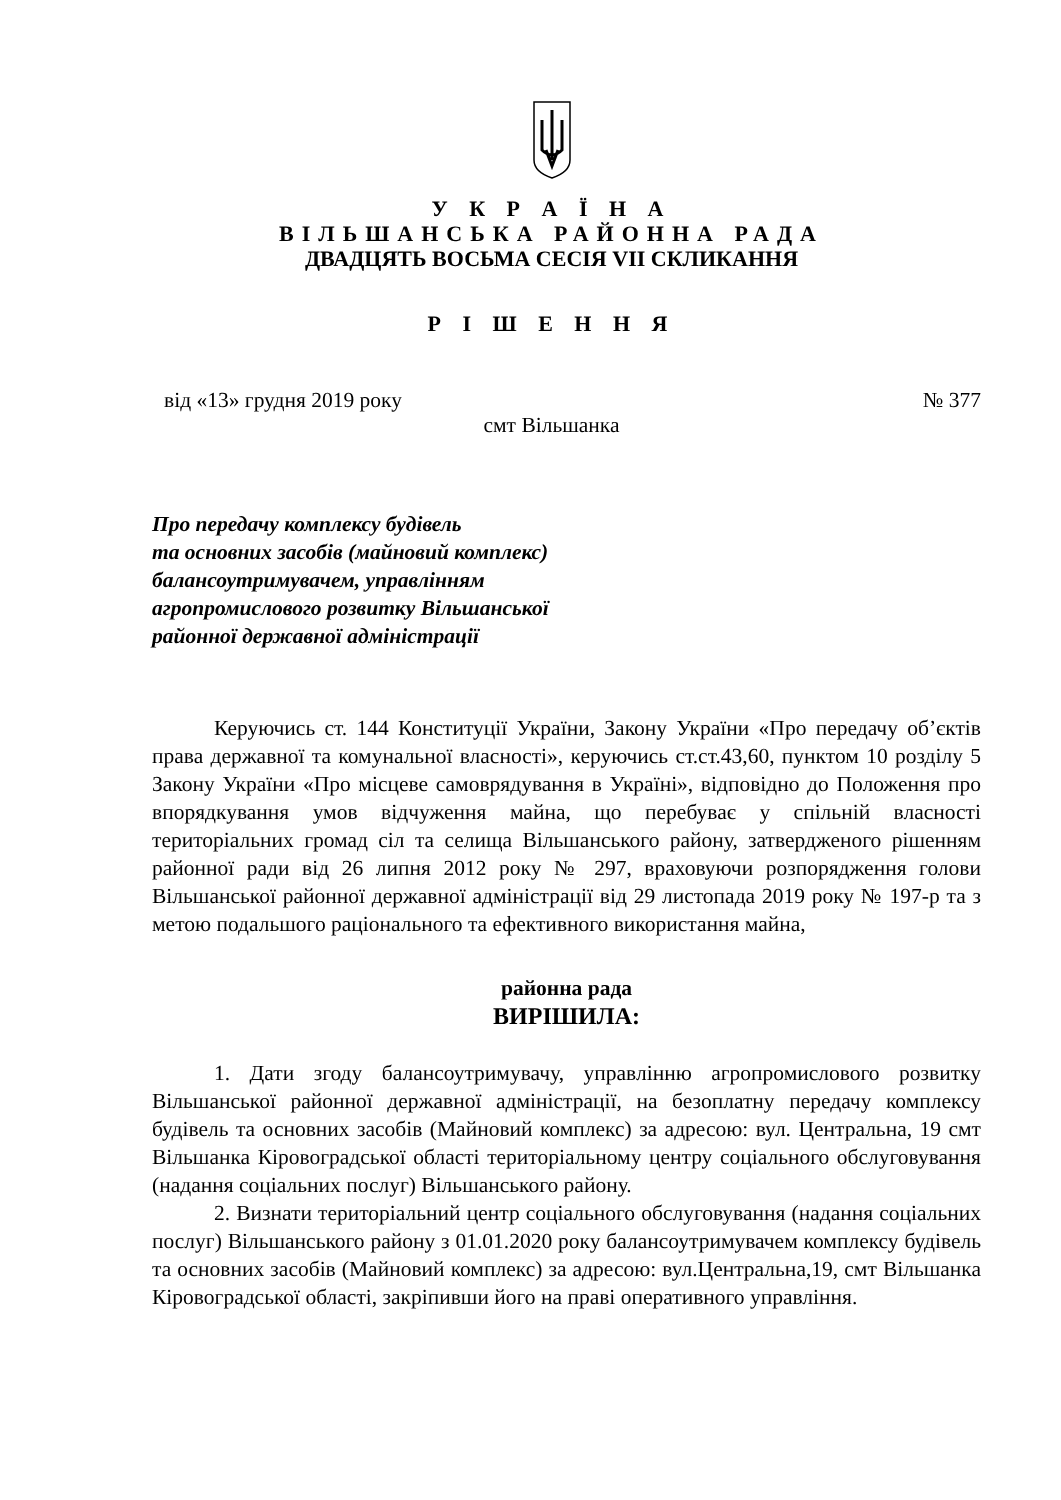У К Р А Ї Н А
ВІЛЬШАНСЬКА РАЙОННА РАДА
ДВАДЦЯТЬ ВОСЬМА СЕСІЯ VII СКЛИКАННЯ
Р І Ш Е Н Н Я
від «13» грудня 2019 року № 377
смт Вільшанка
Про передачу комплексу будівель
та основних засобів (майновий комплекс)
балансоутримувачем, управлінням
агропромислового розвитку Вільшанської
районної державної адміністрації
Керуючись ст. 144 Конституції України, Закону України «Про передачу об’єктів права державної та комунальної власності», керуючись ст.ст.43,60, пунктом 10 розділу 5 Закону України «Про місцеве самоврядування в Україні», відповідно до Положення про впорядкування умов відчуження майна, що перебуває у спільній власності територіальних громад сіл та селища Вільшанського району, затвердженого рішенням районної ради від 26 липня 2012 року № 297, враховуючи розпорядження голови Вільшанської районної державної адміністрації від 29 листопада 2019 року № 197-р та з метою подальшого раціонального та ефективного використання майна,
районна рада
ВИРІШИЛА:
1. Дати згоду балансоутримувачу, управлінню агропромислового розвитку Вільшанської районної державної адміністрації, на безоплатну передачу комплексу будівель та основних засобів (Майновий комплекс) за адресою: вул. Центральна, 19 смт Вільшанка Кіровоградської області територіальному центру соціального обслуговування (надання соціальних послуг) Вільшанського району.
2. Визнати територіальний центр соціального обслуговування (надання соціальних послуг) Вільшанського району з 01.01.2020 року балансоутримувачем комплексу будівель та основних засобів (Майновий комплекс) за адресою: вул.Центральна,19, смт Вільшанка Кіровоградської області, закріпивши його на праві оперативного управління.